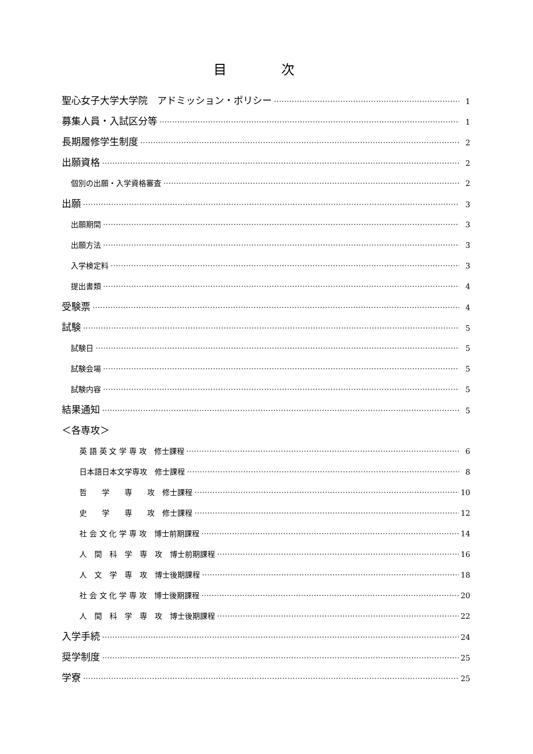目 次
聖心女子大学大学院　アドミッション・ポリシー 1
募集人員・入試区分等 1
長期履修学生制度 2
出願資格 2
個別の出願・入学資格審査 2
出願 3
出願期間 3
出願方法 3
入学検定料 3
提出書類 4
受験票 4
試験 5
試験日 5
試験会場 5
試験内容 5
結果通知 5
＜各専攻＞
英 語 英 文 学 専 攻　修士課程 6
日本語日本文学専攻　修士課程 8
哲　　学　　専　　攻　修士課程 10
史　　学　　専　　攻　修士課程 12
社 会 文 化 学 専 攻　博士前期課程 14
人　間　科　学　専　攻　博士前期課程 16
人　文　学　専　攻　博士後期課程 18
社 会 文 化 学 専 攻　博士後期課程 20
人　間　科　学　専　攻　博士後期課程 22
入学手続 24
奨学制度 25
学寮 25